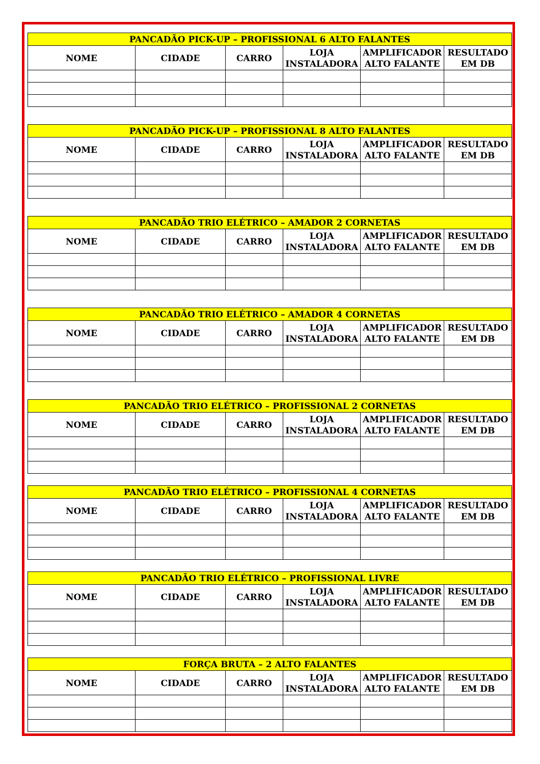| PANCADÃO PICK-UP – PROFISSIONAL 6 ALTO FALANTES | | | | | |
| --- | --- | --- | --- | --- | --- |
| NOME | CIDADE | CARRO | LOJA INSTALADORA | AMPLIFICADOR ALTO FALANTE | RESULTADO EM DB |
| PANCADÃO PICK-UP – PROFISSIONAL 8 ALTO FALANTES | | | | | |
| --- | --- | --- | --- | --- | --- |
| NOME | CIDADE | CARRO | LOJA INSTALADORA | AMPLIFICADOR ALTO FALANTE | RESULTADO EM DB |
| PANCADÃO TRIO ELÉTRICO – AMADOR 2 CORNETAS | | | | | |
| --- | --- | --- | --- | --- | --- |
| NOME | CIDADE | CARRO | LOJA INSTALADORA | AMPLIFICADOR ALTO FALANTE | RESULTADO EM DB |
| PANCADÃO TRIO ELÉTRICO – AMADOR 4 CORNETAS | | | | | |
| --- | --- | --- | --- | --- | --- |
| NOME | CIDADE | CARRO | LOJA INSTALADORA | AMPLIFICADOR ALTO FALANTE | RESULTADO EM DB |
| PANCADÃO TRIO ELÉTRICO – PROFISSIONAL 2 CORNETAS | | | | | |
| --- | --- | --- | --- | --- | --- |
| NOME | CIDADE | CARRO | LOJA INSTALADORA | AMPLIFICADOR ALTO FALANTE | RESULTADO EM DB |
| PANCADÃO TRIO ELÉTRICO – PROFISSIONAL 4 CORNETAS | | | | | |
| --- | --- | --- | --- | --- | --- |
| NOME | CIDADE | CARRO | LOJA INSTALADORA | AMPLIFICADOR ALTO FALANTE | RESULTADO EM DB |
| PANCADÃO TRIO ELÉTRICO – PROFISSIONAL LIVRE | | | | | |
| --- | --- | --- | --- | --- | --- |
| NOME | CIDADE | CARRO | LOJA INSTALADORA | AMPLIFICADOR ALTO FALANTE | RESULTADO EM DB |
| FORÇA BRUTA – 2 ALTO FALANTES | | | | | |
| --- | --- | --- | --- | --- | --- |
| NOME | CIDADE | CARRO | LOJA INSTALADORA | AMPLIFICADOR ALTO FALANTE | RESULTADO EM DB |